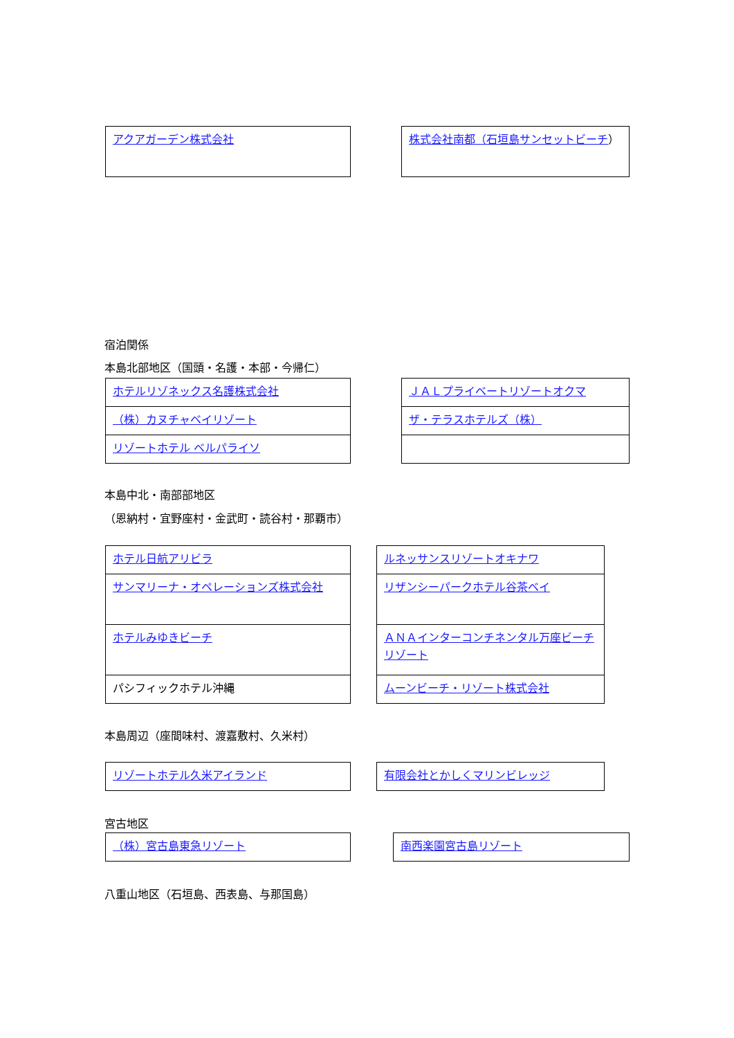| アクアガーデン株式会社 |
| 株式会社南都（石垣島サンセットビーチ ） |
宿泊関係
本島北部地区（国頭・名護・本部・今帰仁）
| ホテルリゾネックス名護株式会社 |
| （株）カヌチャベイリゾート |
| リゾートホテル ベルパライソ |
| ＪＡＬプライベートリゾートオクマ |
| ザ・テラスホテルズ（株） |
本島中北・南部部地区
（恩納村・宜野座村・金武町・読谷村・那覇市）
| ホテル日航アリビラ |
| サンマリーナ・オペレーションズ株式会社 |
| ホテルみゆきビーチ |
| パシフィックホテル沖縄 |
| ルネッサンスリゾートオキナワ |
| リザンシーパークホテル谷茶ベイ |
| ＡＮＡインターコンチネンタル万座ビーチリゾート |
| ムーンビーチ・リゾート株式会社 |
本島周辺（座間味村、渡嘉敷村、久米村）
| リゾートホテル久米アイランド |
| 有限会社とかしくマリンビレッジ |
宮古地区
| （株）宮古島東急リゾート |
| 南西楽園宮古島リゾート |
八重山地区（石垣島、西表島、与那国島）